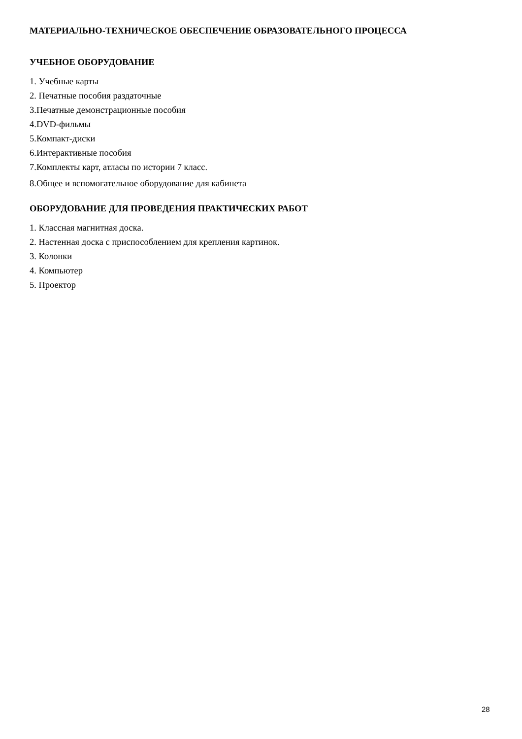МАТЕРИАЛЬНО-ТЕХНИЧЕСКОЕ ОБЕСПЕЧЕНИЕ ОБРАЗОВАТЕЛЬНОГО ПРОЦЕССА
УЧЕБНОЕ ОБОРУДОВАНИЕ
1. Учебные карты
2. Печатные пособия раздаточные
3.Печатные демонстрационные пособия
4.DVD-фильмы
5.Компакт-диски
6.Интерактивные пособия
7.Комплекты карт, атласы по истории 7 класс.
8.Общее и вспомогательное оборудование для кабинета
ОБОРУДОВАНИЕ ДЛЯ ПРОВЕДЕНИЯ ПРАКТИЧЕСКИХ РАБОТ
1. Классная магнитная доска.
2. Настенная доска с приспособлением для крепления картинок.
3. Колонки
4. Компьютер
5. Проектор
28